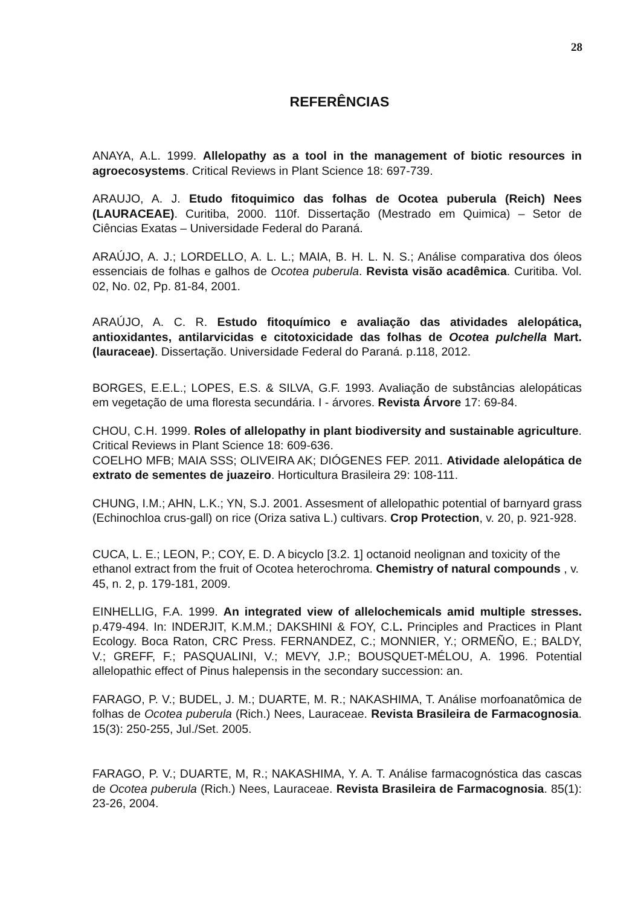28
REFERÊNCIAS
ANAYA, A.L. 1999. Allelopathy as a tool in the management of biotic resources in agroecosystems. Critical Reviews in Plant Science 18: 697-739.
ARAUJO, A. J. Etudo fitoquimico das folhas de Ocotea puberula (Reich) Nees (LAURACEAE). Curitiba, 2000. 110f. Dissertação (Mestrado em Quimica) – Setor de Ciências Exatas – Universidade Federal do Paraná.
ARAÚJO, A. J.; LORDELLO, A. L. L.; MAIA, B. H. L. N. S.; Análise comparativa dos óleos essenciais de folhas e galhos de Ocotea puberula. Revista visão acadêmica. Curitiba. Vol. 02, No. 02, Pp. 81-84, 2001.
ARAÚJO, A. C. R. Estudo fitoquímico e avaliação das atividades alelopática, antioxidantes, antilarvicidas e citotoxicidade das folhas de Ocotea pulchella Mart. (lauraceae). Dissertação. Universidade Federal do Paraná. p.118, 2012.
BORGES, E.E.L.; LOPES, E.S. & SILVA, G.F. 1993. Avaliação de substâncias alelopáticas em vegetação de uma floresta secundária. I - árvores. Revista Árvore 17: 69-84.
CHOU, C.H. 1999. Roles of allelopathy in plant biodiversity and sustainable agriculture. Critical Reviews in Plant Science 18: 609-636.
COELHO MFB; MAIA SSS; OLIVEIRA AK; DIÓGENES FEP. 2011. Atividade alelopática de extrato de sementes de juazeiro. Horticultura Brasileira 29: 108-111.
CHUNG, I.M.; AHN, L.K.; YN, S.J. 2001. Assesment of allelopathic potential of barnyard grass (Echinochloa crus-gall) on rice (Oriza sativa L.) cultivars. Crop Protection, v. 20, p. 921-928.
CUCA, L. E.; LEON, P.; COY, E. D. A bicyclo [3.2. 1] octanoid neolignan and toxicity of the ethanol extract from the fruit of Ocotea heterochroma. Chemistry of natural compounds , v. 45, n. 2, p. 179-181, 2009.
EINHELLIG, F.A. 1999. An integrated view of allelochemicals amid multiple stresses. p.479-494. In: INDERJIT, K.M.M.; DAKSHINI & FOY, C.L. Principles and Practices in Plant Ecology. Boca Raton, CRC Press. FERNANDEZ, C.; MONNIER, Y.; ORMEÑO, E.; BALDY, V.; GREFF, F.; PASQUALINI, V.; MEVY, J.P.; BOUSQUET-MÉLOU, A. 1996. Potential allelopathic effect of Pinus halepensis in the secondary succession: an.
FARAGO, P. V.; BUDEL, J. M.; DUARTE, M. R.; NAKASHIMA, T. Análise morfoanatômica de folhas de Ocotea puberula (Rich.) Nees, Lauraceae. Revista Brasileira de Farmacognosia. 15(3): 250-255, Jul./Set. 2005.
FARAGO, P. V.; DUARTE, M, R.; NAKASHIMA, Y. A. T. Análise farmacognóstica das cascas de Ocotea puberula (Rich.) Nees, Lauraceae. Revista Brasileira de Farmacognosia. 85(1): 23-26, 2004.